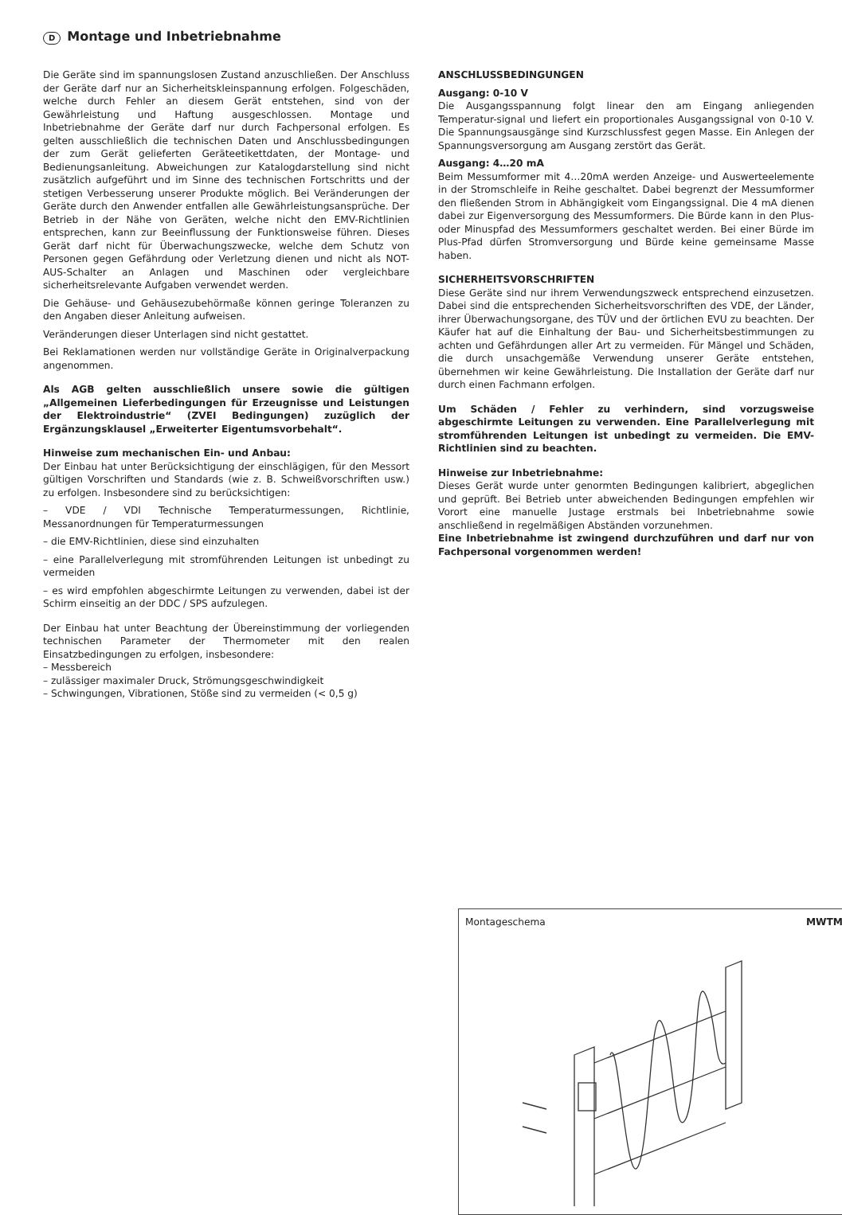D Montage und Inbetriebnahme
Die Geräte sind im spannungslosen Zustand anzuschließen. Der Anschluss der Geräte darf nur an Sicherheitskleinspannung erfolgen. Folgeschäden, welche durch Fehler an diesem Gerät entstehen, sind von der Gewährleistung und Haftung ausgeschlossen. Montage und Inbetriebnahme der Geräte darf nur durch Fachpersonal erfolgen. Es gelten ausschließlich die technischen Daten und Anschlussbedingungen der zum Gerät gelieferten Geräteetikettdaten, der Montage- und Bedienungsanleitung. Abweichungen zur Katalogdarstellung sind nicht zusätzlich aufgeführt und im Sinne des technischen Fortschritts und der stetigen Verbesserung unserer Produkte möglich. Bei Veränderungen der Geräte durch den Anwender entfallen alle Gewährleistungsansprüche. Der Betrieb in der Nähe von Geräten, welche nicht den EMV-Richtlinien entsprechen, kann zur Beeinflussung der Funktionsweise führen. Dieses Gerät darf nicht für Überwachungszwecke, welche dem Schutz von Personen gegen Gefährdung oder Verletzung dienen und nicht als NOT-AUS-Schalter an Anlagen und Maschinen oder vergleichbare sicherheitsrelevante Aufgaben verwendet werden.
Die Gehäuse- und Gehäusezubehörmaße können geringe Toleranzen zu den Angaben dieser Anleitung aufweisen.
Veränderungen dieser Unterlagen sind nicht gestattet.
Bei Reklamationen werden nur vollständige Geräte in Originalverpackung angenommen.
Als AGB gelten ausschließlich unsere sowie die gültigen „Allgemeinen Lieferbedingungen für Erzeugnisse und Leistungen der Elektroindustrie“ (ZVEI Bedingungen) zuzüglich der Ergänzungsklausel „Erweiterter Eigentumsvorbehalt“.
Hinweise zum mechanischen Ein- und Anbau:
Der Einbau hat unter Berücksichtigung der einschlägigen, für den Messort gültigen Vorschriften und Standards (wie z. B. Schweißvorschriften usw.) zu erfolgen. Insbesondere sind zu berücksichtigen:
– VDE / VDI Technische Temperaturmessungen, Richtlinie, Messanordnungen für Temperaturmessungen
– die EMV-Richtlinien, diese sind einzuhalten
– eine Parallelverlegung mit stromführenden Leitungen ist unbedingt zu vermeiden
– es wird empfohlen abgeschirmte Leitungen zu verwenden, dabei ist der Schirm einseitig an der DDC / SPS aufzulegen.
Der Einbau hat unter Beachtung der Übereinstimmung der vorliegenden technischen Parameter der Thermometer mit den realen Einsatzbedingungen zu erfolgen, insbesondere:
– Messbereich
– zulässiger maximaler Druck, Strömungsgeschwindigkeit
– Schwingungen, Vibrationen, Stöße sind zu vermeiden (< 0,5 g)
ANSCHLUSSBEDINGUNGEN
Ausgang: 0-10 V
Die Ausgangsspannung folgt linear den am Eingang anliegenden Temperatur-signal und liefert ein proportionales Ausgangssignal von 0-10 V. Die Spannungsausgänge sind Kurzschlussfest gegen Masse. Ein Anlegen der Spannungsversorgung am Ausgang zerstört das Gerät.
Ausgang: 4…20 mA
Beim Messumformer mit 4…20mA werden Anzeige- und Auswerteelemente in der Stromschleife in Reihe geschaltet. Dabei begrenzt der Messumformer den fließenden Strom in Abhängigkeit vom Eingangssignal. Die 4 mA dienen dabei zur Eigenversorgung des Messumformers. Die Bürde kann in den Plus- oder Minuspfad des Messumformers geschaltet werden. Bei einer Bürde im Plus-Pfad dürfen Stromversorgung und Bürde keine gemeinsame Masse haben.
SICHERHEITSVORSCHRIFTEN
Diese Geräte sind nur ihrem Verwendungszweck entsprechend einzusetzen. Dabei sind die entsprechenden Sicherheitsvorschriften des VDE, der Länder, ihrer Überwachungsorgane, des TÜV und der örtlichen EVU zu beachten. Der Käufer hat auf die Einhaltung der Bau- und Sicherheitsbestimmungen zu achten und Gefährdungen aller Art zu vermeiden. Für Mängel und Schäden, die durch unsachgemäße Verwendung unserer Geräte entstehen, übernehmen wir keine Gewährleistung. Die Installation der Geräte darf nur durch einen Fachmann erfolgen.
Um Schäden / Fehler zu verhindern, sind vorzugsweise abgeschirmte Leitungen zu verwenden. Eine Parallelverlegung mit stromführenden Leitungen ist unbedingt zu vermeiden. Die EMV-Richtlinien sind zu beachten.
Hinweise zur Inbetriebnahme:
Dieses Gerät wurde unter genormten Bedingungen kalibriert, abgeglichen und geprüft. Bei Betrieb unter abweichenden Bedingungen empfehlen wir Vorort eine manuelle Justage erstmals bei Inbetriebnahme sowie anschließend in regelmäßigen Abständen vorzunehmen.
Eine Inbetriebnahme ist zwingend durchzuführen und darf nur von Fachpersonal vorgenommen werden!
Montageschema MWTM